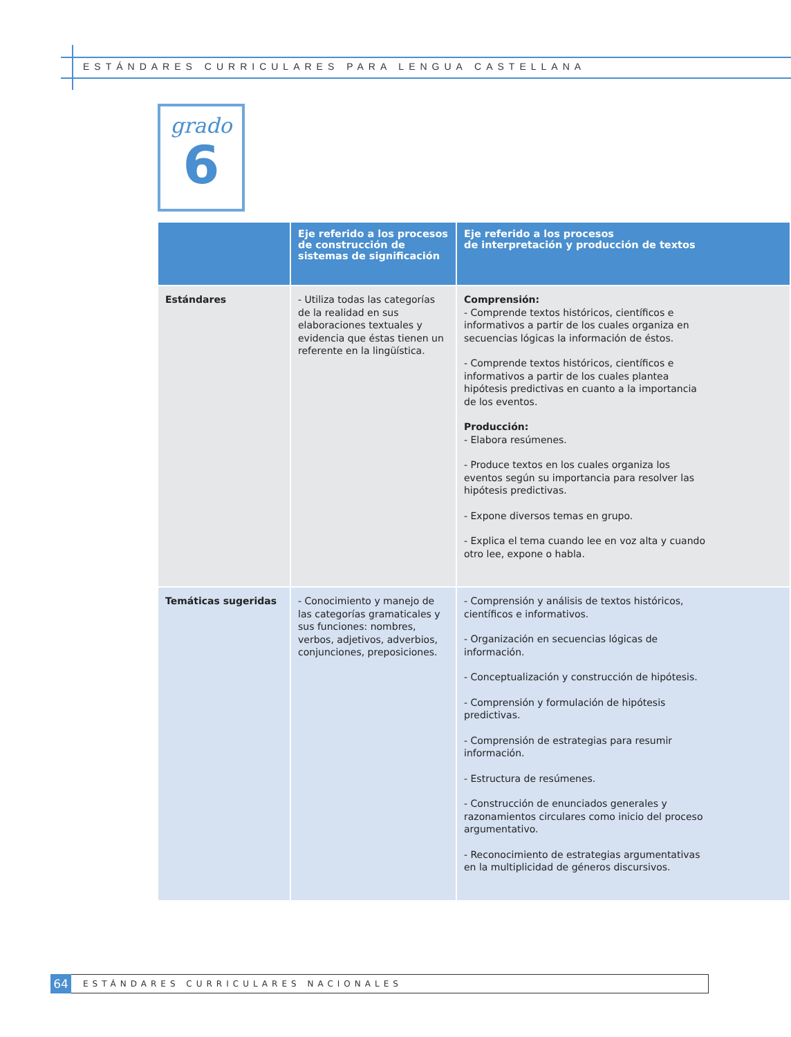ESTÁNDARES CURRICULARES PARA LENGUA CASTELLANA
grado
6
| | Eje referido a los procesos de construcción de sistemas de significación | Eje referido a los procesos de interpretación y producción de textos |
| --- | --- | --- |
| Estándares | - Utiliza todas las categorías de la realidad en sus elaboraciones textuales y evidencia que éstas tienen un referente en la lingüística. | Comprensión: - Comprende textos históricos, científicos e informativos a partir de los cuales organiza en secuencias lógicas la información de éstos. - Comprende textos históricos, científicos e informativos a partir de los cuales plantea hipótesis predictivas en cuanto a la importancia de los eventos. Producción: - Elabora resúmenes. - Produce textos en los cuales organiza los eventos según su importancia para resolver las hipótesis predictivas. - Expone diversos temas en grupo. - Explica el tema cuando lee en voz alta y cuando otro lee, expone o habla. |
| Temáticas sugeridas | - Conocimiento y manejo de las categorías gramaticales y sus funciones: nombres, verbos, adjetivos, adverbios, conjunciones, preposiciones. | - Comprensión y análisis de textos históricos, científicos e informativos. - Organización en secuencias lógicas de información. - Conceptualización y construcción de hipótesis. - Comprensión y formulación de hipótesis predictivas. - Comprensión de estrategias para resumir información. - Estructura de resúmenes. - Construcción de enunciados generales y razonamientos circulares como inicio del proceso argumentativo. - Reconocimiento de estrategias argumentativas en la multiplicidad de géneros discursivos. |
64
ESTÁNDARES CURRICULARES NACIONALES